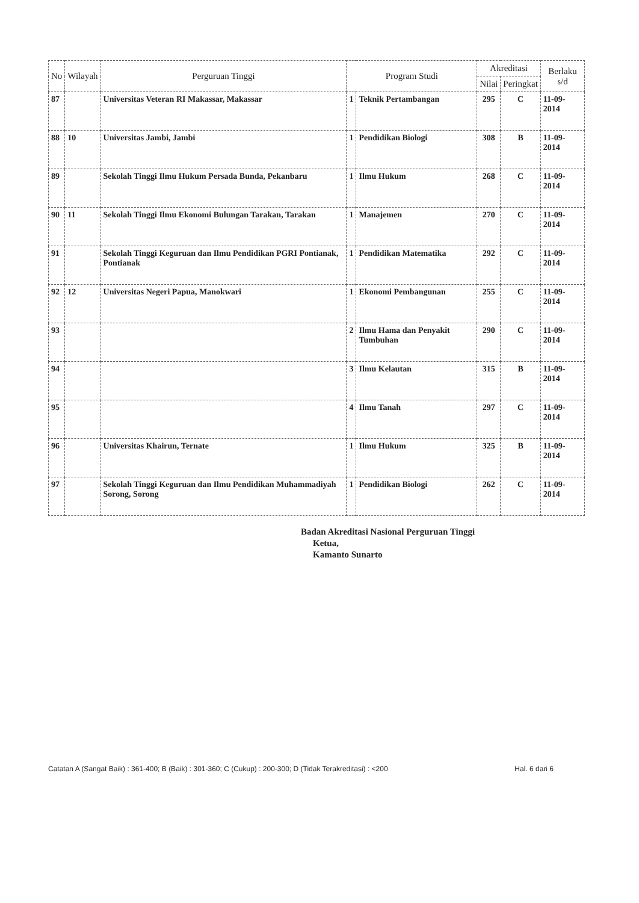| No | Wilayah | Perguruan Tinggi | Program Studi | | Akreditasi | | Berlaku s/d |
| --- | --- | --- | --- | --- | --- | --- | --- |
| | | | | | Nilai | Peringkat | |
| 87 | | Universitas Veteran RI Makassar, Makassar | 1 | Teknik Pertambangan | 295 | C | 11-09-2014 |
| 88 | 10 | Universitas Jambi, Jambi | 1 | Pendidikan Biologi | 308 | B | 11-09-2014 |
| 89 | | Sekolah Tinggi Ilmu Hukum Persada Bunda, Pekanbaru | 1 | Ilmu Hukum | 268 | C | 11-09-2014 |
| 90 | 11 | Sekolah Tinggi Ilmu Ekonomi Bulungan Tarakan, Tarakan | 1 | Manajemen | 270 | C | 11-09-2014 |
| 91 | | Sekolah Tinggi Keguruan dan Ilmu Pendidikan PGRI Pontianak, Pontianak | 1 | Pendidikan Matematika | 292 | C | 11-09-2014 |
| 92 | 12 | Universitas Negeri Papua, Manokwari | 1 | Ekonomi Pembangunan | 255 | C | 11-09-2014 |
| 93 | | | 2 | Ilmu Hama dan Penyakit Tumbuhan | 290 | C | 11-09-2014 |
| 94 | | | 3 | Ilmu Kelautan | 315 | B | 11-09-2014 |
| 95 | | | 4 | Ilmu Tanah | 297 | C | 11-09-2014 |
| 96 | | Universitas Khairun, Ternate | 1 | Ilmu Hukum | 325 | B | 11-09-2014 |
| 97 | | Sekolah Tinggi Keguruan dan Ilmu Pendidikan Muhammadiyah Sorong, Sorong | 1 | Pendidikan Biologi | 262 | C | 11-09-2014 |
Badan Akreditasi Nasional Perguruan Tinggi
Ketua,
Kamanto Sunarto
Catatan A (Sangat Baik) : 361-400; B (Baik) : 301-360; C (Cukup) : 200-300; D (Tidak Terakreditasi) : <200 Hal. 6 dari 6